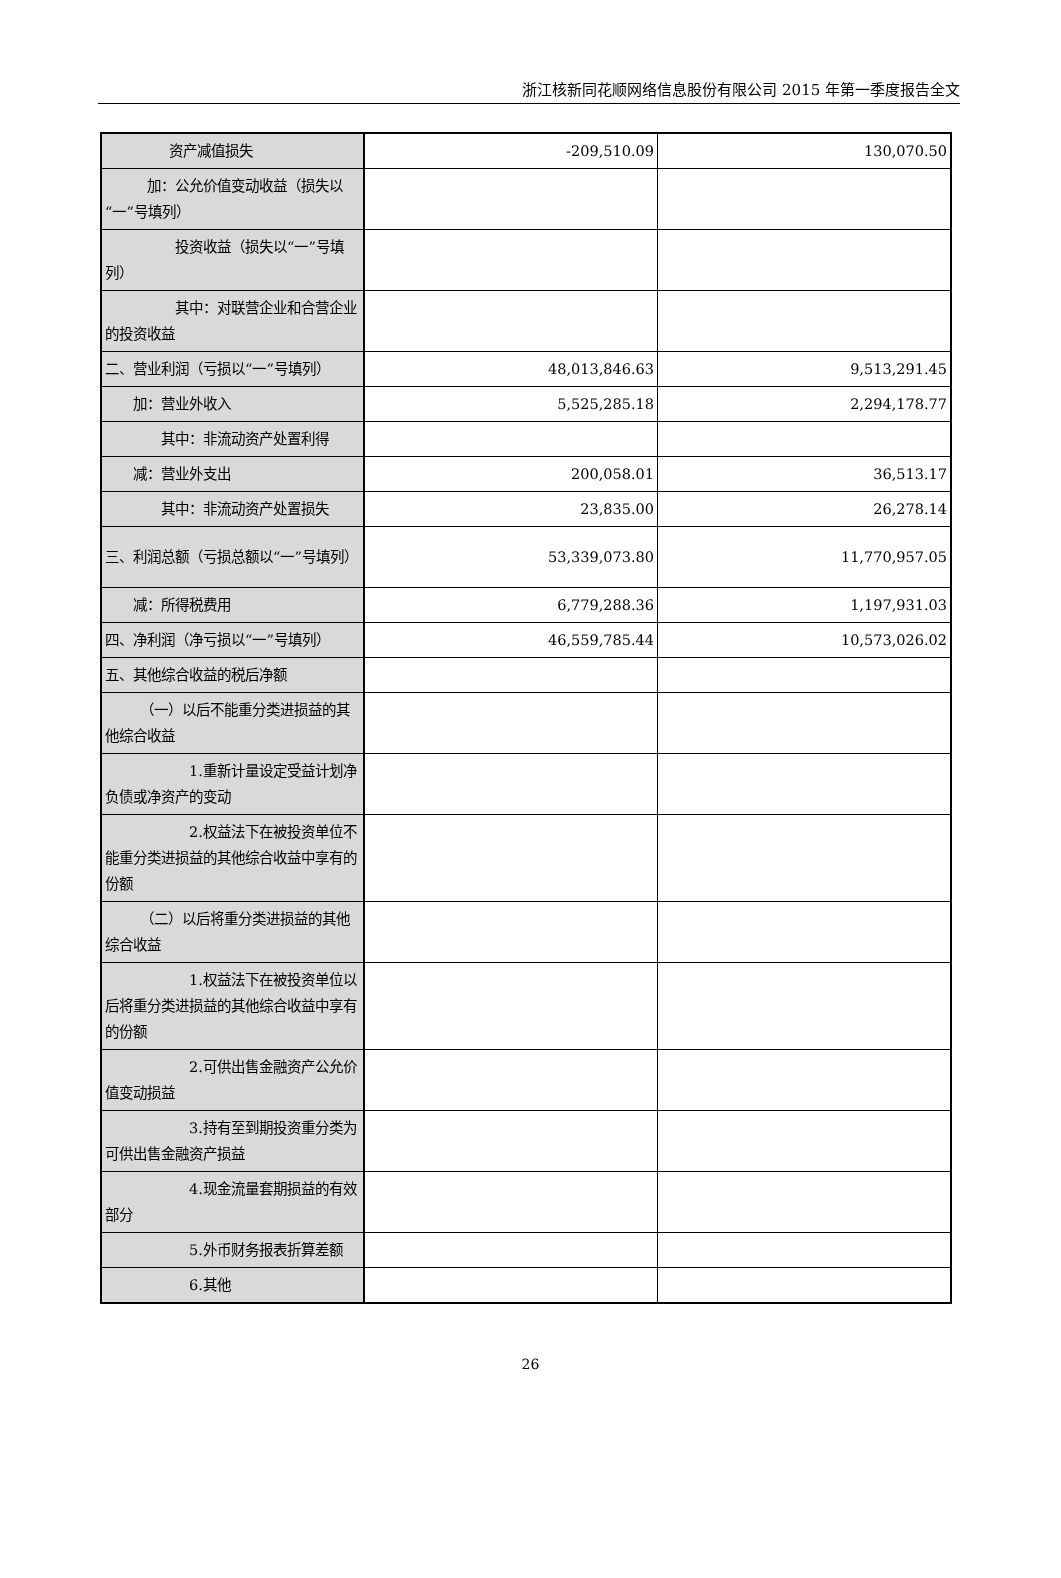浙江核新同花顺网络信息股份有限公司 2015 年第一季度报告全文
| 资产减值损失 | -209,510.09 | 130,070.50 |
| 加：公允价值变动收益（损失以“一”号填列） | | |
| 投资收益（损失以“一”号填列） | | |
| 其中：对联营企业和合营企业的投资收益 | | |
| 二、营业利润（亏损以“一”号填列） | 48,013,846.63 | 9,513,291.45 |
| 加：营业外收入 | 5,525,285.18 | 2,294,178.77 |
| 其中：非流动资产处置利得 | | |
| 减：营业外支出 | 200,058.01 | 36,513.17 |
| 其中：非流动资产处置损失 | 23,835.00 | 26,278.14 |
| 三、利润总额（亏损总额以“一”号填列） | 53,339,073.80 | 11,770,957.05 |
| 减：所得税费用 | 6,779,288.36 | 1,197,931.03 |
| 四、净利润（净亏损以“一”号填列） | 46,559,785.44 | 10,573,026.02 |
| 五、其他综合收益的税后净额 | | |
| （一）以后不能重分类进损益的其他综合收益 | | |
| 1.重新计量设定受益计划净负债或净资产的变动 | | |
| 2.权益法下在被投资单位不能重分类进损益的其他综合收益中享有的份额 | | |
| （二）以后将重分类进损益的其他综合收益 | | |
| 1.权益法下在被投资单位以后将重分类进损益的其他综合收益中享有的份额 | | |
| 2.可供出售金融资产公允价值变动损益 | | |
| 3.持有至到期投资重分类为可供出售金融资产损益 | | |
| 4.现金流量套期损益的有效部分 | | |
| 5.外币财务报表折算差额 | | |
| 6.其他 | | |
26